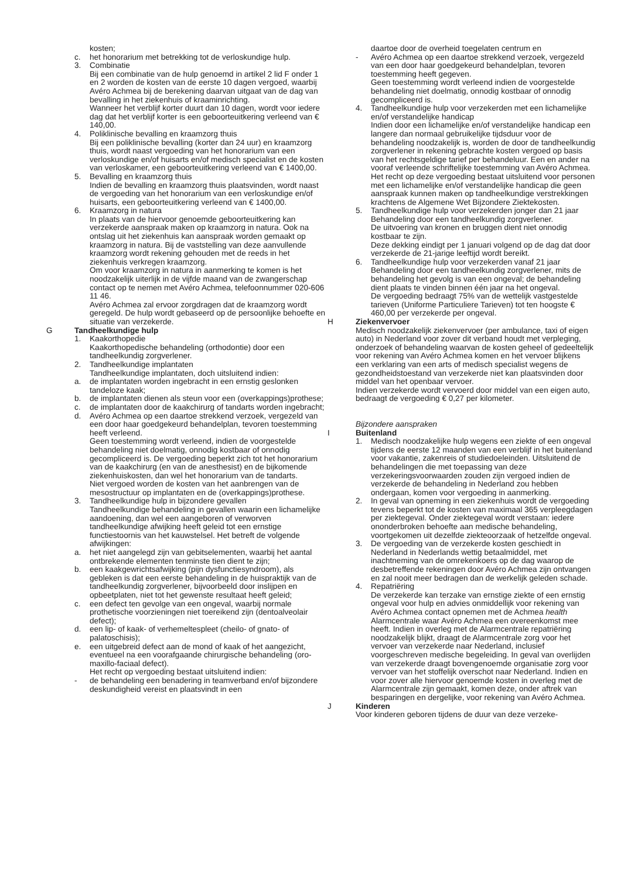kosten;
c. het honorarium met betrekking tot de verloskundige hulp.
3. Combinatie
Bij een combinatie van de hulp genoemd in artikel 2 lid F onder 1 en 2 worden de kosten van de eerste 10 dagen vergoed, waarbij Avéro Achmea bij de berekening daarvan uitgaat van de dag van bevalling in het ziekenhuis of kraaminrichting.
Wanneer het verblijf korter duurt dan 10 dagen, wordt voor iedere dag dat het verblijf korter is een geboorteuitkering verleend van € 140,00.
4. Poliklinische bevalling en kraamzorg thuis
Bij een poliklinische bevalling (korter dan 24 uur) en kraamzorg thuis, wordt naast vergoeding van het honorarium van een verloskundige en/of huisarts en/of medisch specialist en de kosten van verloskamer, een geboorteuitkering verleend van € 1400,00.
5. Bevalling en kraamzorg thuis
Indien de bevalling en kraamzorg thuis plaatsvinden, wordt naast de vergoeding van het honorarium van een verloskundige en/of huisarts, een geboorteuitkering verleend van € 1400,00.
6. Kraamzorg in natura
In plaats van de hiervoor genoemde geboorteuitkering kan verzekerde aanspraak maken op kraamzorg in natura. Ook na ontslag uit het ziekenhuis kan aanspraak worden gemaakt op kraamzorg in natura. Bij de vaststelling van deze aanvullende kraamzorg wordt rekening gehouden met de reeds in het ziekenhuis verkregen kraamzorg.
Om voor kraamzorg in natura in aanmerking te komen is het noodzakelijk uiterlijk in de vijfde maand van de zwangerschap contact op te nemen met Avéro Achmea, telefoonnummer 020-606 11 46.
Avéro Achmea zal ervoor zorgdragen dat de kraamzorg wordt geregeld. De hulp wordt gebaseerd op de persoonlijke behoefte en situatie van verzekerde.
G Tandheelkundige hulp
1. Kaakorthopedie
Kaakorthopedische behandeling (orthodontie) door een tandheelkundig zorgverlener.
2. Tandheelkundige implantaten
Tandheelkundige implantaten, doch uitsluitend indien:
a. de implantaten worden ingebracht in een ernstig geslonken tandeloze kaak;
b. de implantaten dienen als steun voor een (overkappings)prothese;
c. de implantaten door de kaakchirurg of tandarts worden ingebracht;
d. Avéro Achmea op een daartoe strekkend verzoek, vergezeld van een door haar goedgekeurd behandelplan, tevoren toestemming heeft verleend.
Geen toestemming wordt verleend, indien de voorgestelde behandeling niet doelmatig, onnodig kostbaar of onnodig gecompliceerd is. De vergoeding beperkt zich tot het honorarium van de kaakchirurg (en van de anesthesist) en de bijkomende ziekenhuiskosten, dan wel het honorarium van de tandarts.
Niet vergoed worden de kosten van het aanbrengen van de mesostructuur op implantaten en de (overkappings)prothese.
3. Tandheelkundige hulp in bijzondere gevallen
Tandheelkundige behandeling in gevallen waarin een lichamelijke aandoening, dan wel een aangeboren of verworven tandheelkundige afwijking heeft geleid tot een ernstige functiestoornis van het kauwstelsel. Het betreft de volgende afwijkingen:
a. het niet aangelegd zijn van gebitselementen, waarbij het aantal ontbrekende elementen tenminste tien dient te zijn;
b. een kaakgewrichtsafwijking (pijn dysfunctiesyndroom), als gebleken is dat een eerste behandeling in de huispraktijk van de tandheelkundig zorgverlener, bijvoorbeeld door inslijpen en opbeetplaten, niet tot het gewenste resultaat heeft geleid;
c. een defect ten gevolge van een ongeval, waarbij normale prothetische voorzieningen niet toereikend zijn (dentoalveolair defect);
d. een lip- of kaak- of verhemeltespleet (cheilo- of gnato- of palatoschisis);
e. een uitgebreid defect aan de mond of kaak of het aangezicht, eventueel na een voorafgaande chirurgische behandeling (oro-maxillo-faciaal defect).
Het recht op vergoeding bestaat uitsluitend indien:
- de behandeling een benadering in teamverband en/of bijzondere deskundigheid vereist en plaatsvindt in een
daartoe door de overheid toegelaten centrum en
- Avéro Achmea op een daartoe strekkend verzoek, vergezeld van een door haar goedgekeurd behandelplan, tevoren toestemming heeft gegeven.
Geen toestemming wordt verleend indien de voorgestelde behandeling niet doelmatig, onnodig kostbaar of onnodig gecompliceerd is.
4. Tandheelkundige hulp voor verzekerden met een lichamelijke en/of verstandelijke handicap
Indien door een lichamelijke en/of verstandelijke handicap een langere dan normaal gebruikelijke tijdsduur voor de behandeling noodzakelijk is, worden de door de tandheelkundig zorgverlener in rekening gebrachte kosten vergoed op basis van het rechtsgeldige tarief per behandeluur. Een en ander na vooraf verleende schriftelijke toestemming van Avéro Achmea. Het recht op deze vergoeding bestaat uitsluitend voor personen met een lichamelijke en/of verstandelijke handicap die geen aanspraak kunnen maken op tandheelkundige verstrekkingen krachtens de Algemene Wet Bijzondere Ziektekosten.
5. Tandheelkundige hulp voor verzekerden jonger dan 21 jaar
Behandeling door een tandheelkundig zorgverlener.
De uitvoering van kronen en bruggen dient niet onnodig kostbaar te zijn.
Deze dekking eindigt per 1 januari volgend op de dag dat door verzekerde de 21-jarige leeftijd wordt bereikt.
6. Tandheelkundige hulp voor verzekerden vanaf 21 jaar
Behandeling door een tandheelkundig zorgverlener, mits de behandeling het gevolg is van een ongeval; de behandeling dient plaats te vinden binnen één jaar na het ongeval.
De vergoeding bedraagt 75% van de wettelijk vastgestelde tarieven (Uniforme Particuliere Tarieven) tot ten hoogste € 460,00 per verzekerde per ongeval.
H Ziekenvervoer
Medisch noodzakelijk ziekenvervoer (per ambulance, taxi of eigen auto) in Nederland voor zover dit verband houdt met verpleging, onderzoek of behandeling waarvan de kosten geheel of gedeeltelijk voor rekening van Avéro Achmea komen en het vervoer blijkens een verklaring van een arts of medisch specialist wegens de gezondheidstoestand van verzekerde niet kan plaatsvinden door middel van het openbaar vervoer.
Indien verzekerde wordt vervoerd door middel van een eigen auto, bedraagt de vergoeding € 0,27 per kilometer.
Bijzondere aanspraken
I Buitenland
1. Medisch noodzakelijke hulp wegens een ziekte of een ongeval tijdens de eerste 12 maanden van een verblijf in het buitenland voor vakantie, zakenreis of studiedoeleinden. Uitsluitend de behandelingen die met toepassing van deze verzekeringsvoorwaarden zouden zijn vergoed indien de verzekerde de behandeling in Nederland zou hebben ondergaan, komen voor vergoeding in aanmerking.
2. In geval van opneming in een ziekenhuis wordt de vergoeding tevens beperkt tot de kosten van maximaal 365 verpleegdagen per ziektegeval. Onder ziektegeval wordt verstaan: iedere ononderbroken behoefte aan medische behandeling, voortgekomen uit dezelfde ziekteoorzaak of hetzelfde ongeval.
3. De vergoeding van de verzekerde kosten geschiedt in Nederland in Nederlands wettig betaalmiddel, met inachtneming van de omrekenkoers op de dag waarop de desbetreffende rekeningen door Avéro Achmea zijn ontvangen en zal nooit meer bedragen dan de werkelijk geleden schade.
4. Repatriëring
De verzekerde kan terzake van ernstige ziekte of een ernstig ongeval voor hulp en advies onmiddellijk voor rekening van Avéro Achmea contact opnemen met de Achmea health Alarmcentrale waar Avéro Achmea een overeenkomst mee heeft. Indien in overleg met de Alarmcentrale repatriëring noodzakelijk blijkt, draagt de Alarmcentrale zorg voor het vervoer van verzekerde naar Nederland, inclusief voorgeschreven medische begeleiding. In geval van overlijden van verzekerde draagt bovengenoemde organisatie zorg voor vervoer van het stoffelijk overschot naar Nederland. Indien en voor zover alle hiervoor genoemde kosten in overleg met de Alarmcentrale zijn gemaakt, komen deze, onder aftrek van besparingen en dergelijke, voor rekening van Avéro Achmea.
J Kinderen
Voor kinderen geboren tijdens de duur van deze verzeke-